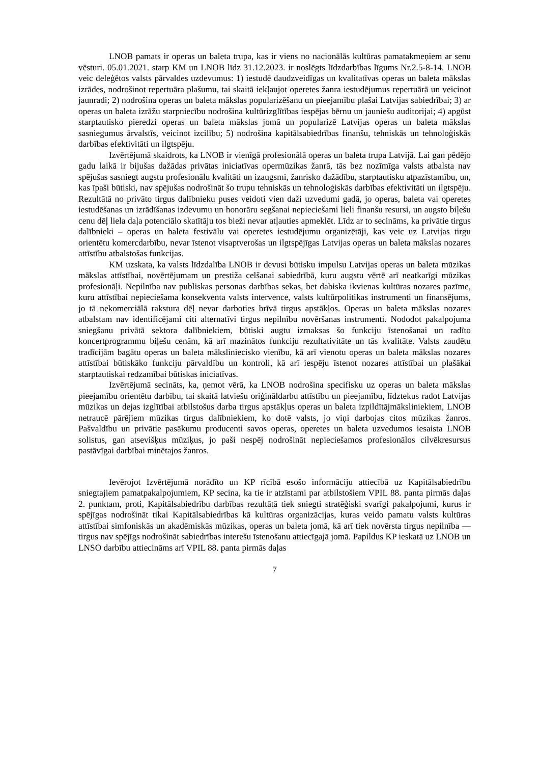LNOB pamats ir operas un baleta trupa, kas ir viens no nacionālās kultūras pamatakmeņiem ar senu vēsturi. 05.01.2021. starp KM un LNOB līdz 31.12.2023. ir noslēgts līdzdarbības līgums Nr.2.5-8-14. LNOB veic deleģētos valsts pārvaldes uzdevumus: 1) iestudē daudzveidīgas un kvalitatīvas operas un baleta mākslas izrādes, nodrošinot repertuāra plašumu, tai skaitā iekļaujot operetes žanra iestudējumus repertuārā un veicinot jaunradi; 2) nodrošina operas un baleta mākslas popularizēšanu un pieejamību plašai Latvijas sabiedrībai; 3) ar operas un baleta izrāžu starpniecību nodrošina kultūrizglītības iespējas bērnu un jauniešu auditorijai; 4) apgūst starptautisko pieredzi operas un baleta mākslas jomā un popularizē Latvijas operas un baleta mākslas sasniegumus ārvalstīs, veicinot izcilību; 5) nodrošina kapitālsabiedrības finanšu, tehniskās un tehnoloģiskās darbības efektivitāti un ilgtspēju.
Izvērtējumā skaidrots, ka LNOB ir vienīgā profesionālā operas un baleta trupa Latvijā. Lai gan pēdējo gadu laikā ir bijušas dažādas privātas iniciatīvas opermūzikas žanrā, tās bez nozīmīga valsts atbalsta nav spējušas sasniegt augstu profesionālu kvalitāti un izaugsmi, žanrisko dažādību, starptautisku atpazīstamību, un, kas īpaši būtiski, nav spējušas nodrošināt šo trupu tehniskās un tehnoloģiskās darbības efektivitāti un ilgtspēju. Rezultātā no privāto tirgus dalībnieku puses veidoti vien daži uzvedumi gadā, jo operas, baleta vai operetes iestudēšanas un izrādīšanas izdevumu un honorāru segšanai nepieciešami lieli finanšu resursi, un augsto biļešu cenu dēļ liela daļa potenciālo skatītāju tos bieži nevar atļauties apmeklēt. Līdz ar to secināms, ka privātie tirgus dalībnieki – operas un baleta festivālu vai operetes iestudējumu organizētāji, kas veic uz Latvijas tirgu orientētu komercdarbību, nevar īstenot visaptverošas un ilgtspējīgas Latvijas operas un baleta mākslas nozares attīstību atbalstošas funkcijas.
KM uzskata, ka valsts līdzdalība LNOB ir devusi būtisku impulsu Latvijas operas un baleta mūzikas mākslas attīstībai, novērtējumam un prestiža celšanai sabiedrībā, kuru augstu vērtē arī neatkarīgi mūzikas profesionāļi. Nepilnība nav publiskas personas darbības sekas, bet dabiska ikvienas kultūras nozares pazīme, kuru attīstībai nepieciešama konsekventa valsts intervence, valsts kultūrpolitikas instrumenti un finansējums, jo tā nekomerciālā rakstura dēļ nevar darboties brīvā tirgus apstākļos. Operas un baleta mākslas nozares atbalstam nav identificējami citi alternatīvi tirgus nepilnību novēršanas instrumenti. Nododot pakalpojuma sniegšanu privātā sektora dalībniekiem, būtiski augtu izmaksas šo funkciju īstenošanai un radīto koncertprogrammu biļešu cenām, kā arī mazinātos funkciju rezultativitāte un tās kvalitāte. Valsts zaudētu tradīcijām bagātu operas un baleta mākslinieciskо vienību, kā arī vienotu operas un baleta mākslas nozares attīstībai būtiskāko funkciju pārvaldību un kontroli, kā arī iespēju īstenot nozares attīstībai un plašākai starptautiskai redzamībai būtiskas iniciatīvas.
Izvērtējumā secināts, ka, ņemot vērā, ka LNOB nodrošina specifisku uz operas un baleta mākslas pieejamību orientētu darbību, tai skaitā latviešu oriģināldarbu attīstību un pieejamību, līdztekus radot Latvijas mūzikas un dejas izglītībai atbilstošus darba tirgus apstākļus operas un baleta izpildītājmāksliniekiem, LNOB netraucē pārējiem mūzikas tirgus dalībniekiem, ko dotē valsts, jo viņi darbojas citos mūzikas žanros. Pašvaldību un privātie pasākumu producenti savos operas, operetes un baleta uzvedumos iesaista LNOB solistus, gan atsevišķus mūziķus, jo paši nespēj nodrošināt nepieciešamos profesionālos cilvēkresursus pastāvīgai darbībai minētajos žanros.
Ievērojot Izvērtējumā norādīto un KP rīcībā esošo informāciju attiecībā uz Kapitālsabiedrību sniegtajiem pamatpakalpojumiem, KP secina, ka tie ir atzīstami par atbilstošiem VPIL 88. panta pirmās daļas 2. punktam, proti, Kapitālsabiedrību darbības rezultātā tiek sniegti stratēģiski svarīgi pakalpojumi, kurus ir spējīgas nodrošināt tikai Kapitālsabiedrības kā kultūras organizācijas, kuras veido pamatu valsts kultūras attīstībai simfoniskās un akadēmiskās mūzikas, operas un baleta jomā, kā arī tiek novērsta tirgus nepilnība — tirgus nav spējīgs nodrošināt sabiedrības interešu īstenošanu attiecīgajā jomā. Papildus KP ieskatā uz LNOB un LNSO darbību attiecināms arī VPIL 88. panta pirmās daļas
7